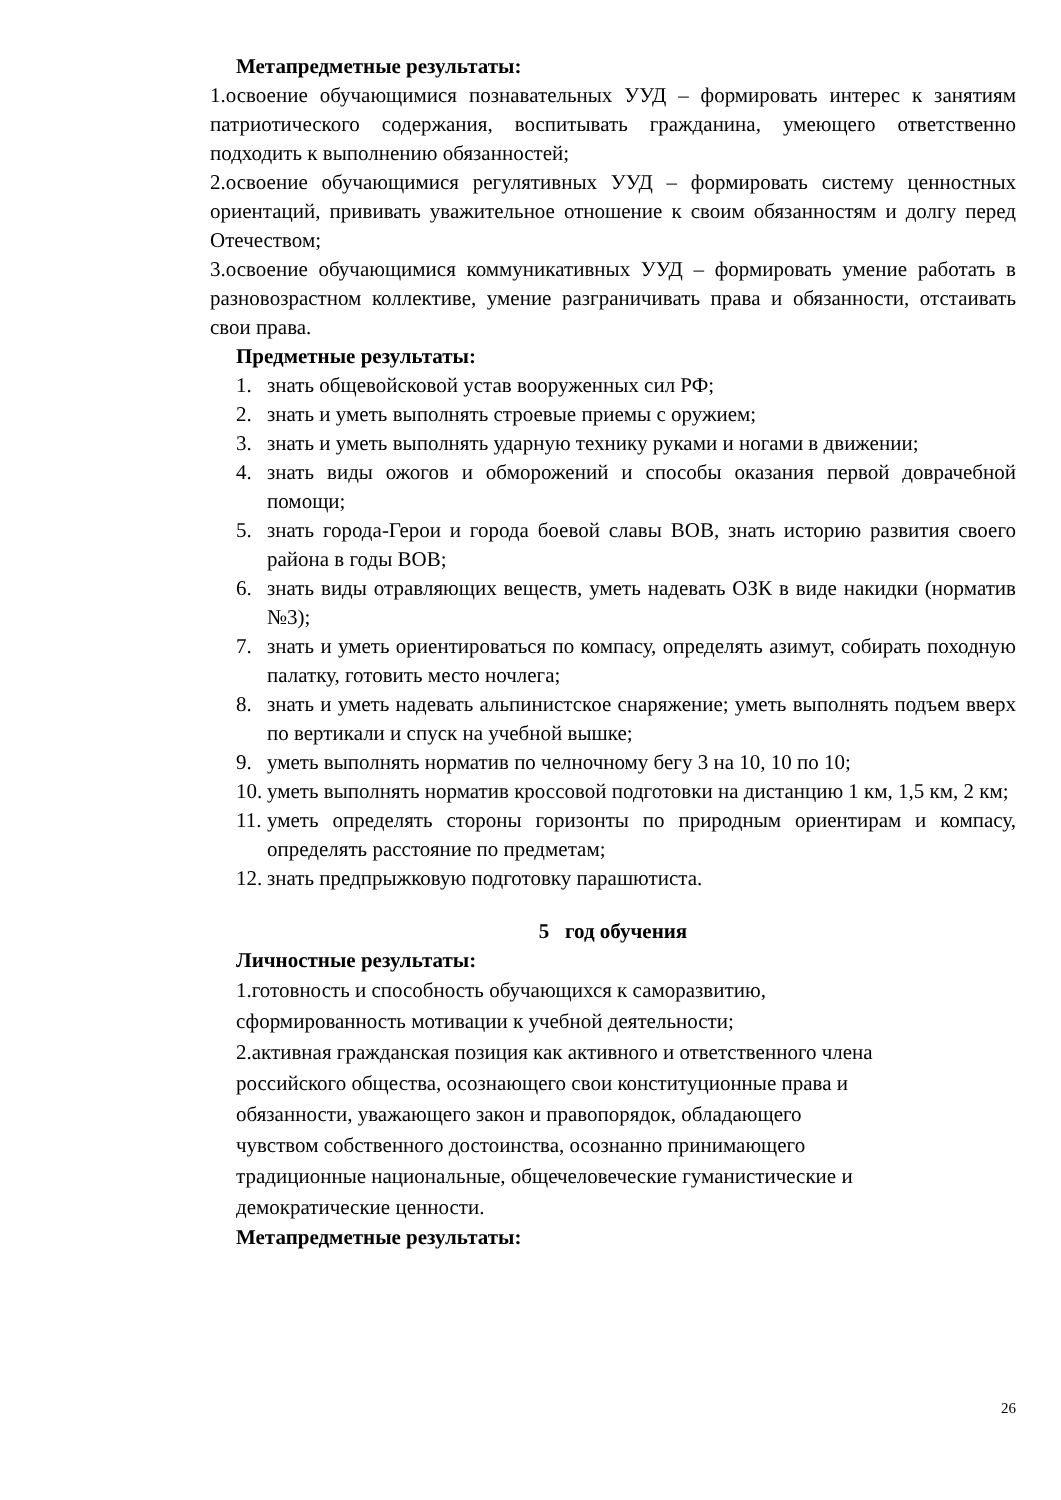Метапредметные результаты:
1.освоение обучающимися познавательных УУД – формировать интерес к занятиям патриотического содержания, воспитывать гражданина, умеющего ответственно подходить к выполнению обязанностей;
2.освоение обучающимися регулятивных УУД – формировать систему ценностных ориентаций, прививать уважительное отношение к своим обязанностям и долгу перед Отечеством;
3.освоение обучающимися коммуникативных УУД – формировать умение работать в разновозрастном коллективе, умение разграничивать права и обязанности, отстаивать свои права.
Предметные результаты:
1. знать общевойсковой устав вооруженных сил РФ;
2. знать и уметь выполнять строевые приемы с оружием;
3. знать и уметь выполнять ударную технику руками и ногами в движении;
4. знать виды ожогов и обморожений и способы оказания первой доврачебной помощи;
5. знать города-Герои и города боевой славы ВОВ, знать историю развития своего района в годы ВОВ;
6. знать виды отравляющих веществ, уметь надевать ОЗК в виде накидки (норматив №3);
7. знать и уметь ориентироваться по компасу, определять азимут, собирать походную палатку, готовить место ночлега;
8. знать и уметь надевать альпинистское снаряжение; уметь выполнять подъем вверх по вертикали и спуск на учебной вышке;
9. уметь выполнять норматив по челночному бегу 3 на 10, 10 по 10;
10. уметь выполнять норматив кроссовой подготовки на дистанцию 1 км, 1,5 км, 2 км;
11. уметь определять стороны горизонты по природным ориентирам и компасу, определять расстояние по предметам;
12. знать предпрыжковую подготовку парашютиста.
5 год обучения
Личностные результаты:
1.готовность и способность обучающихся к саморазвитию,
сформированность мотивации к учебной деятельности;
2.активная гражданская позиция как активного и ответственного члена
российского общества, осознающего свои конституционные права и
обязанности, уважающего закон и правопорядок, обладающего
чувством собственного достоинства, осознанно принимающего
традиционные национальные, общечеловеческие гуманистические и
демократические ценности.
Метапредметные результаты:
26